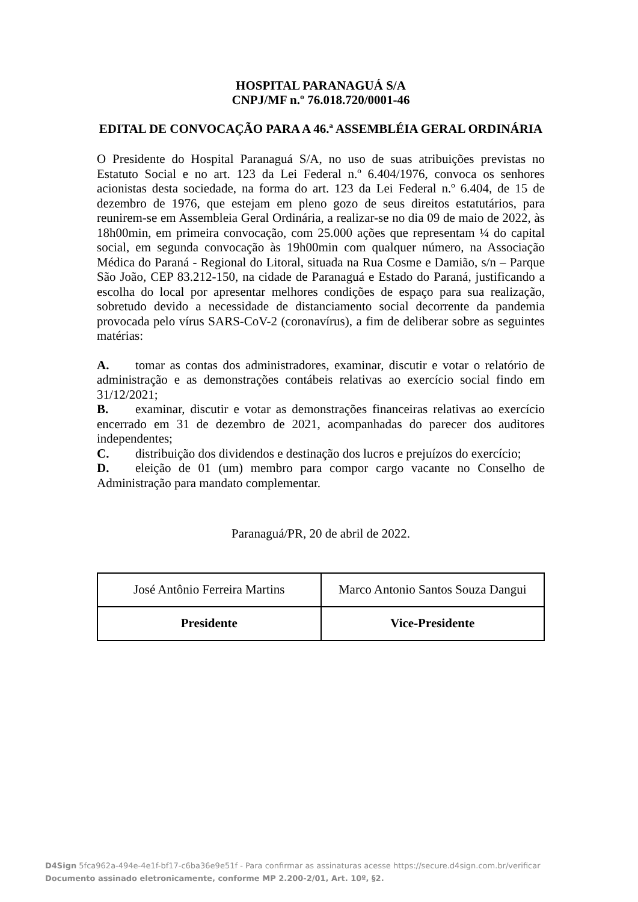HOSPITAL PARANAGUÁ S/A
CNPJ/MF n.º 76.018.720/0001-46
EDITAL DE CONVOCAÇÃO PARA A 46.ª ASSEMBLÉIA GERAL ORDINÁRIA
O Presidente do Hospital Paranaguá S/A, no uso de suas atribuições previstas no Estatuto Social e no art. 123 da Lei Federal n.º 6.404/1976, convoca os senhores acionistas desta sociedade, na forma do art. 123 da Lei Federal n.º 6.404, de 15 de dezembro de 1976, que estejam em pleno gozo de seus direitos estatutários, para reunirem-se em Assembleia Geral Ordinária, a realizar-se no dia 09 de maio de 2022, às 18h00min, em primeira convocação, com 25.000 ações que representam ¼ do capital social, em segunda convocação às 19h00min com qualquer número, na Associação Médica do Paraná - Regional do Litoral, situada na Rua Cosme e Damião, s/n – Parque São João, CEP 83.212-150, na cidade de Paranaguá e Estado do Paraná, justificando a escolha do local por apresentar melhores condições de espaço para sua realização, sobretudo devido a necessidade de distanciamento social decorrente da pandemia provocada pelo vírus SARS-CoV-2 (coronavírus), a fim de deliberar sobre as seguintes matérias:
A. tomar as contas dos administradores, examinar, discutir e votar o relatório de administração e as demonstrações contábeis relativas ao exercício social findo em 31/12/2021;
B. examinar, discutir e votar as demonstrações financeiras relativas ao exercício encerrado em 31 de dezembro de 2021, acompanhadas do parecer dos auditores independentes;
C. distribuição dos dividendos e destinação dos lucros e prejuízos do exercício;
D. eleição de 01 (um) membro para compor cargo vacante no Conselho de Administração para mandato complementar.
Paranaguá/PR, 20 de abril de 2022.
| José Antônio Ferreira Martins | Marco Antonio Santos Souza Dangui |
| Presidente | Vice-Presidente |
D4Sign 5fca962a-494e-4e1f-bf17-c6ba36e9e51f - Para confirmar as assinaturas acesse https://secure.d4sign.com.br/verificar
Documento assinado eletronicamente, conforme MP 2.200-2/01, Art. 10º, §2.